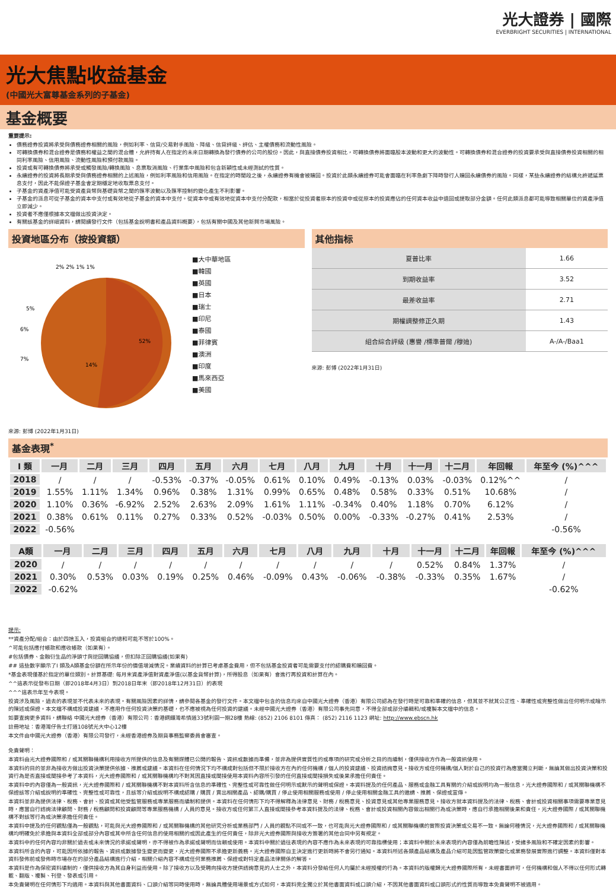光大證券 | 國際
EVERBRIGHT SECURITIES | INTERNATIONAL
光大焦點收益基金
(中國光大富尊基金系列的子基金)
基金概要
重要提示:
債務證券投資將承受與債務證券相關的風險，例如利率、信貸/交易對手風險、降級、信貸評級、評估、主權債務和流動性風險。
可轉換債券和混合證券是債務和權益之間的混合體，允許持有人在指定的未來日期轉換為發行債券的公司的股份。因此，與直接債券投資相比，可轉換債券將面臨股本波動和更大的波動性。可轉換債券和混合證券的投資要承受與直接債券投資相關的相同利率風險、信用風險、流動性風險和預付款風險。
投資或有可轉換債券將承受或觸發風險/轉換風險、息票取消風險、行業集中風險和包含新穎性或未經測試的性質。
永續證券的投資將長期承受與債務證券相關的上述風險，例如利率風險和信用風險。在指定的時間段之後，永續證券有機會被贖回。投資於此類永續證券可能會面臨在利率急劇下降時發行人贖回永續債券的風險。同樣，某些永續證券的結構允許遞延票息支付，因此不能保證子基金會定期穩定地收取票息支付。
子基金的資產淨值可能受資產貨幣與基礎貨幣之間的匯率波動以及匯率控制的變化產生不利影響。
子基金的派息可從子基金的資本中支付或有效地從子基金的資本中支付。從資本中或有效地從資本中支付分配款，相當於從投資者原本的投資中或從原本的投資應佔的任何資本收益中退回或提取部分金額。任何此類派息都可能導致相關單位的資產淨值立即減少。
投資者不應僅根據本文檔做出投資決定。
有關該基金的詳細資料，請閱讀發行文件（包括基金說明書和產品資料概要），包括有關中國及其他新興市場風險。
投資地區分布（按投資額）
2% 2% 1% 1%
52%
14%
7%
6%
5%
■大中華地區
■韓國
■英國
■日本
■瑞士
■印尼
■泰國
■菲律賓
■澳洲
■印度
■馬來西亞
■美國
來源: 彭博 (2022年1月31日)
其他指标
| 夏普比率 | 1.66 |
| 到期收益率 | 3.52 |
| 最差收益率 | 2.71 |
| 期權調整修正久期 | 1.43 |
| 組合綜合評級 (惠譽 /標準普爾 /穆迪) | A-/A-/Baa1 |
來源: 彭博 (2022年1月31日)
基金表現<sup>*</sup>
| I 類 | 一月 | 二月 | 三月 | 四月 | 五月 | 六月 | 七月 | 八月 | 九月 | 十月 | 十一月 | 十二月 | 年回報 | 年至今 (%)^^^ |
| --- | --- | --- | --- | --- | --- | --- | --- | --- | --- | --- | --- | --- | --- | --- |
| 2018 | / | / | / | -0.53% | -0.37% | -0.05% | 0.61% | 0.10% | 0.49% | -0.13% | 0.03% | -0.03% | 0.12%^^ | / |
| 2019 | 1.55% | 1.11% | 1.34% | 0.96% | 0.38% | 1.31% | 0.99% | 0.65% | 0.48% | 0.58% | 0.33% | 0.51% | 10.68% | / |
| 2020 | 1.10% | 0.36% | -6.92% | 2.52% | 2.63% | 2.09% | 1.61% | 1.11% | -0.34% | 0.40% | 1.18% | 0.70% | 6.12% | / |
| 2021 | 0.38% | 0.61% | 0.11% | 0.27% | 0.33% | 0.52% | -0.03% | 0.50% | 0.00% | -0.33% | -0.27% | 0.41% | 2.53% | / |
| 2022 | -0.56% | | | | | | | | | | | | | -0.56% |
| A類 | 一月 | 二月 | 三月 | 四月 | 五月 | 六月 | 七月 | 八月 | 九月 | 十月 | 十一月 | 十二月 | 年回報 | 年至今 (%)^^^ |
| --- | --- | --- | --- | --- | --- | --- | --- | --- | --- | --- | --- | --- | --- | --- |
| 2020 | / | / | / | / | / | / | / | / | / | / | 0.52% | 0.84% | 1.37% | / |
| 2021 | 0.30% | 0.53% | 0.03% | 0.19% | 0.25% | 0.46% | -0.09% | 0.43% | -0.06% | -0.38% | -0.33% | 0.35% | 1.67% | / |
| 2022 | -0.62% | | | | | | | | | | | | | -0.62% |
提示:
**資產分配/組合：由於四捨五入，投資組合的總和可能不等於100%。
^可能包括應付帳款和應收帳款（如果有）。
#包括債券、金融衍生品的淨頭寸與逆回購協議，但扣除正回購協議(如果有)
## 這些數字顯示了I 類及A類基金份額在所示年份的價值增減情況。業績資料的計算已考慮基金費用，但不包括基金投資者可能需要支付的認購費和贖回費。
*基金表現僅基於指定的單位類別。計算基礎: 每月末資產淨值對資產淨值(以基金貨幣計算)，所得股息（如果有）會進行再投資和計算在內。
^^這表示從發布日期（即2018年4月3日）到2018日年末（即2018年12月31日）的表現
^^^這表示年至今表現。
投資涉及風險，過去的表現並不代表未來的表現。有關風險因素的詳情，請參閱各基金的發行文件。本文檔中包含的信息均來自中國光大證券（香港）有限公司認為在發行時是可靠和準確的信息，但其並不就其公正性、準確性或完整性做出任何明示或暗示的陳述或保證。本文檔不構成投資建議，不應用作任何投資決策的基礎，也不應被視為任何投資的建議。未經中國光大證券（香港）有限公司事先同意，不得全部或部分編輯和/或複製本文檔中的信息。
如要查詢更多資料，請聯絡 中國光大證券（香港）有限公司：香港銅鑼灣希慎道33號利園一期28樓 熱線: (852) 2106 8101 傳真： (852) 2116 1123 網址: http://www.ebscn.hk
註冊地址：香港灣仔告士打道108號光大中心12樓
本文件由中國光大證券（香港）有限公司發行，未經香港證券及期貨事務監察委員會審查。
免責聲明：
本資料由光大證券國際和 / 或其關聯機構利用接收方所提供的信息及有關媒體已公開的報告、資訊或數據而準備，並非為提供實質性的或專項的研究或分析之目的而編制，僅供接收方作為一般資訊使用。
本資料的目的並非為接收方做出投資決策提供依據、推薦或建議。本資料在任何情況下均不構成對包括但不限於接收方在內的任何機構 / 個人的投資建議、投資諮詢意見。接收方或任何機構/個人對於自己的投資行為應當獨立判斷，無論其做出投資決策和投資行為是否直接或間接參考了本資料，光大證券國際和 / 或其關聯機構均不對其因直接或間接使用本資料內容所引發的任何直接或間接損失或後果承擔任何責任。
本資料中的內容僅為一般資訊，光大證券國際和 / 或其關聯機構不對本資料所含信息的準確性、完整性或可靠性做任何明示或默示的聲明或保證。本資料提及的任何產品、服務或金融工具有關的介紹或說明均為一般信息，光大證券國際和 / 或其關聯機構不保證該等介紹或說明的準確性、完整性或可靠性，且該等介紹或說明不構成認購 / 購買 / 賣出相關產品、認購/購買 / 停止使用相關服務或使用 / 停止使用相關金融工具的邀請、推薦、保證或宣傳。
本資料並非為提供法律、稅務、會計、投資或其他受監管服務或專業服務而編制和提供。本資料在任何情形下均不得解釋為法律意見、財務 / 稅務意見、投資意見或其他專業服務意見。接收方就本資料提及的法律、稅務、會計或投資相關事項需要專業意見時，應當自行諮詢法律顧問、財務 / 稅務顧問和投資顧問等專業服務機構 / 人員的意見。接收方或任何第三人直接或間接參考本資料提及的法律、稅務、會計或投資相關內容做出相關行為或決策時，應自行承擔相關後果和責任，光大證券國際 / 或其關聯機構不對該等行為或決策承擔任何責任。
本資料中提及的任何觀點僅為一般觀點，可能與光大證券國際和 / 或其關聯機構的其他研究分析或業務部門 / 人員的觀點不同或不一致，也可能與光大證券國際和 / 或其關聯機構的實際投資決策或交易不一致。無論何種情況，光大證券國際和 / 或其關聯機構均明確免於承擔與本資料全部或部分內容或其中所含任何信息的使用相關的或因此產生的任何責任，除非光大證券國際與接收方簽署的其他合同中另有規定。
本資料中的任何內容均非關於過去或未來情況的承諾或聲明，亦不得被作為承諾或聲明而信賴或使用。本資料中關於過往表現的內容不應作為未來表現的可靠指標使用；本資料中關於未來表現的內容僅為前瞻性陳述，受諸多風險和不確定因素的影響。
本資料所含的內容，可能因所依據的報告、資訊或數據發生變更而變更，光大證券國際不承擔更新義務。光大證券國際自主決定進行更新時將不會另行通知。本資料所述各類產品結構及產品介紹可能因監管政策變化或業務發展實際進行調整。本資料僅對本資料發佈前或發佈時市場存在的部分產品結構進行介紹，相關介紹內容不構成任何業務推薦、保證或對特定產品法律關係的解答。
本資料是作為保密資料編制的，僅供接收方為其自身利益而使用。除了接收方以及受聘向接收方提供諮詢意見的人士之外，本資料分發給任何人均屬於未經授權的行為。本資料的版權歸光大證券國際所有，未經書面許可，任何機構和個人不得以任何形式轉載、翻版、複製、刊登、發表或引用。
本免責聲明在任何情形下均適用。本資料與其他書面資料、口頭介紹等同時使用時，無論具體使用場景或方式如何，本資料完全獨立於其他書面資料或口頭介紹，不因其他書面資料或口頭形式的性質而導致本免責聲明不被適用。